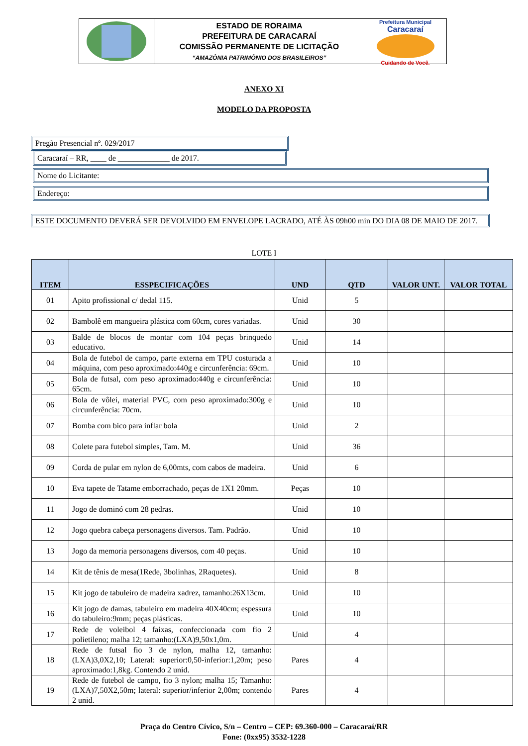ESTADO DE RORAIMA
PREFEITURA DE CARACARAÍ
COMISSÃO PERMANENTE DE LICITAÇÃO
“AMAZÔNIA PATRIMÔNIO DOS BRASILEIROS”
Prefeitura Municipal
Caracaraí
Cuidando de Você.
ANEXO XI
MODELO DA PROPOSTA
Pregão Presencial nº. 029/2017
Caracaraí – RR, ____ de _____________ de 2017.
Nome do Licitante:
Endereço:
ESTE DOCUMENTO DEVERÁ SER DEVOLVIDO EM ENVELOPE LACRADO, ATÉ ÀS 09h00 min DO DIA 08 DE MAIO DE 2017.
LOTE I
| ITEM | ESSPECIFICAÇÕES | UND | QTD | VALOR UNT. | VALOR TOTAL |
| --- | --- | --- | --- | --- | --- |
| 01 | Apito profissional c/ dedal 115. | Unid | 5 | | |
| 02 | Bambolê em mangueira plástica com 60cm, cores variadas. | Unid | 30 | | |
| 03 | Balde de blocos de montar com 104 peças brinquedo educativo. | Unid | 14 | | |
| 04 | Bola de futebol de campo, parte externa em TPU costurada a máquina, com peso aproximado:440g e circunferência: 69cm. | Unid | 10 | | |
| 05 | Bola de futsal, com peso aproximado:440g e circunferência: 65cm. | Unid | 10 | | |
| 06 | Bola de vôlei, material PVC, com peso aproximado:300g e circunferência: 70cm. | Unid | 10 | | |
| 07 | Bomba com bico para inflar bola | Unid | 2 | | |
| 08 | Colete para futebol simples, Tam. M. | Unid | 36 | | |
| 09 | Corda de pular em nylon de 6,00mts, com cabos de madeira. | Unid | 6 | | |
| 10 | Eva tapete de Tatame emborrachado, peças de 1X1 20mm. | Peças | 10 | | |
| 11 | Jogo de dominó com 28 pedras. | Unid | 10 | | |
| 12 | Jogo quebra cabeça personagens diversos. Tam. Padrão. | Unid | 10 | | |
| 13 | Jogo da memoria personagens diversos, com 40 peças. | Unid | 10 | | |
| 14 | Kit de tênis de mesa(1Rede, 3bolinhas, 2Raquetes). | Unid | 8 | | |
| 15 | Kit jogo de tabuleiro de madeira xadrez, tamanho:26X13cm. | Unid | 10 | | |
| 16 | Kit jogo de damas, tabuleiro em madeira 40X40cm; espessura do tabuleiro:9mm; peças plásticas. | Unid | 10 | | |
| 17 | Rede de voleibol 4 faixas, confeccionada com fio 2 polietileno; malha 12; tamanho:(LXA)9,50x1,0m. | Unid | 4 | | |
| 18 | Rede de futsal fio 3 de nylon, malha 12, tamanho:(LXA)3,0X2,10; Lateral: superior:0,50-inferior:1,20m; peso aproximado:1,8kg. Contendo 2 unid. | Pares | 4 | | |
| 19 | Rede de futebol de campo, fio 3 nylon; malha 15; Tamanho:(LXA)7,50X2,50m; lateral: superior/inferior 2,00m; contendo 2 unid. | Pares | 4 | | |
Praça do Centro Cívico, S/n – Centro – CEP: 69.360-000 – Caracaraí/RR
Fone: (0xx95) 3532-1228